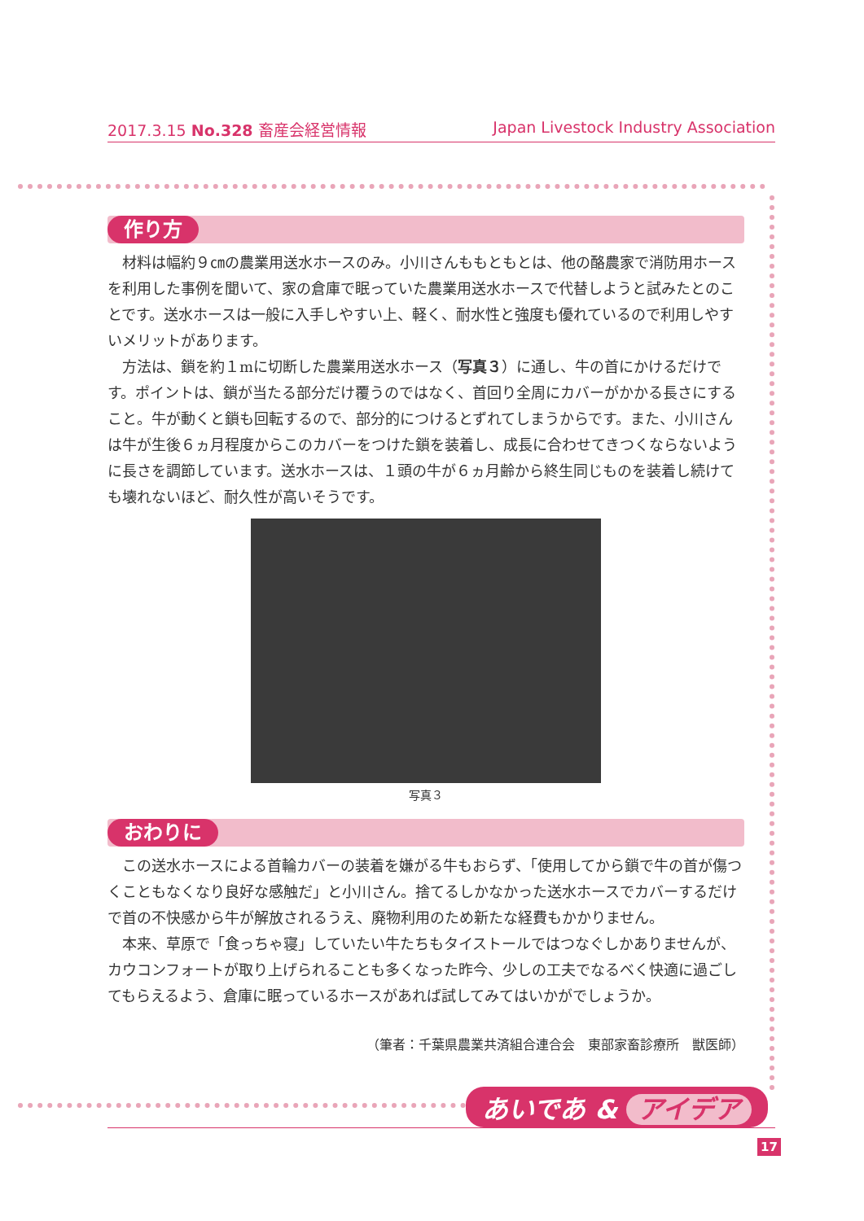2017.3.15 No.328 畜産会経営情報 Japan Livestock Industry Association
作り方
材料は幅約９㎝の農業用送水ホースのみ。小川さんももともとは、他の酪農家で消防用ホースを利用した事例を聞いて、家の倉庫で眠っていた農業用送水ホースで代替しようと試みたとのことです。送水ホースは一般に入手しやすい上、軽く、耐水性と強度も優れているので利用しやすいメリットがあります。
方法は、鎖を約１mに切断した農業用送水ホース（写真３）に通し、牛の首にかけるだけです。ポイントは、鎖が当たる部分だけ覆うのではなく、首回り全周にカバーがかかる長さにすること。牛が動くと鎖も回転するので、部分的につけるとずれてしまうからです。また、小川さんは牛が生後６ヵ月程度からこのカバーをつけた鎖を装着し、成長に合わせてきつくならないように長さを調節しています。送水ホースは、１頭の牛が６ヵ月齢から終生同じものを装着し続けても壊れないほど、耐久性が高いそうです。
写真３
おわりに
この送水ホースによる首輪カバーの装着を嫌がる牛もおらず、「使用してから鎖で牛の首が傷つくこともなくなり良好な感触だ」と小川さん。捨てるしかなかった送水ホースでカバーするだけで首の不快感から牛が解放されるうえ、廃物利用のため新たな経費もかかりません。
本来、草原で「食っちゃ寝」していたい牛たちもタイストールではつなぐしかありませんが、カウコンフォートが取り上げられることも多くなった昨今、少しの工夫でなるべく快適に過ごしてもらえるよう、倉庫に眠っているホースがあれば試してみてはいかがでしょうか。
（筆者：千葉県農業共済組合連合会　東部家畜診療所　獣医師）
あいであ & アイデア
17